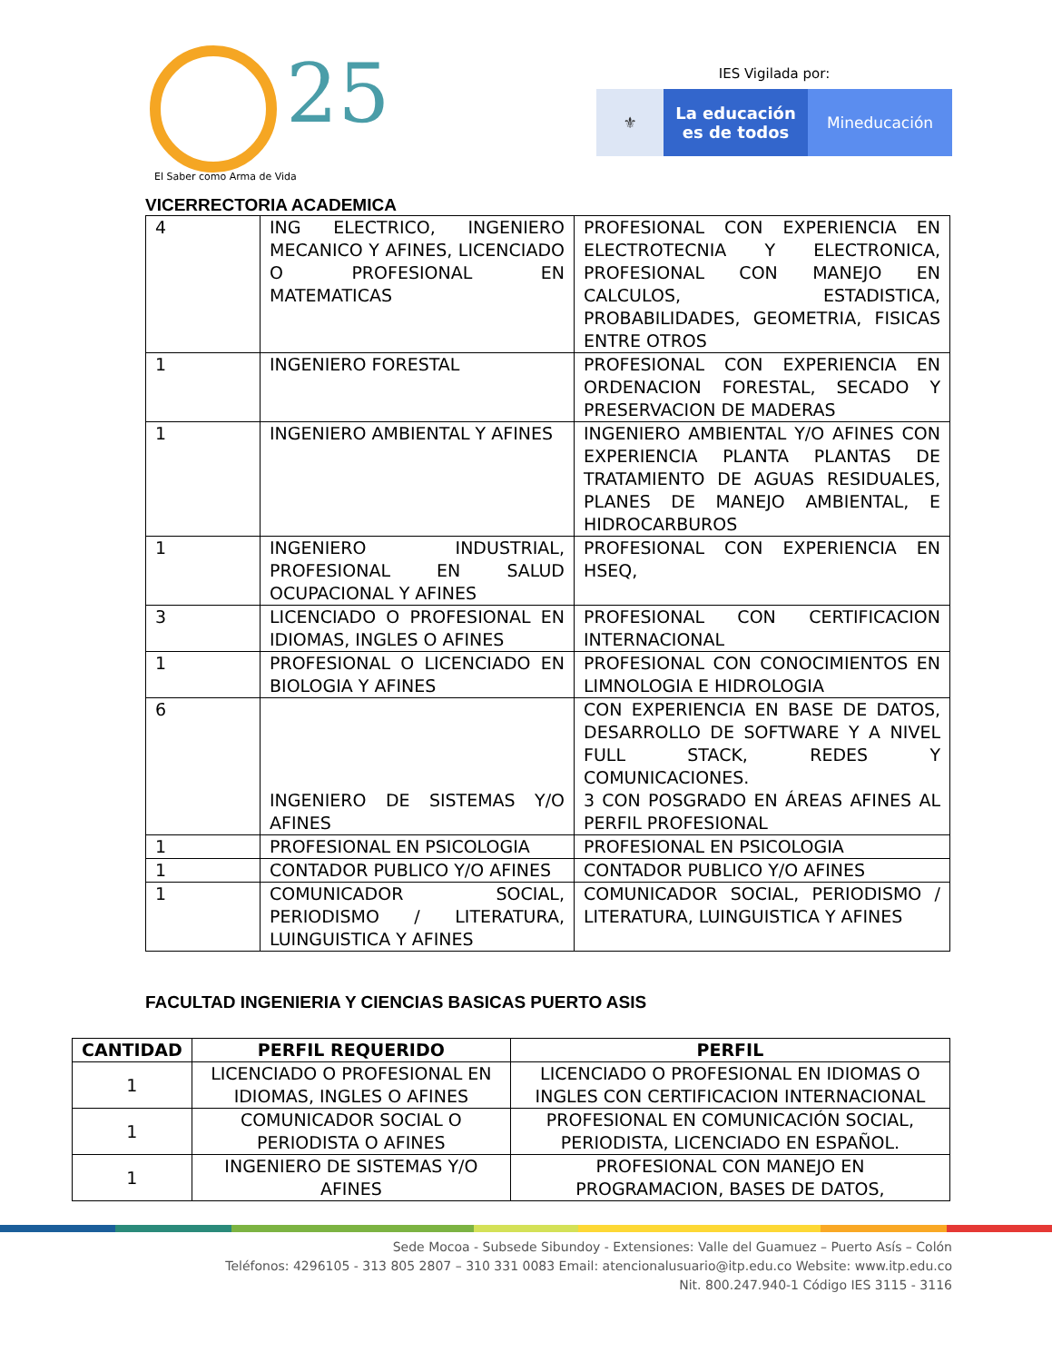25
El Saber como Arma de Vida
IES Vigilada por:
⚜ La educación
es de todos
Mineducación
VICERRECTORIA ACADEMICA
| 4 | ING ELECTRICO, INGENIERO MECANICO Y AFINES, LICENCIADO O PROFESIONAL EN MATEMATICAS | PROFESIONAL CON EXPERIENCIA EN ELECTROTECNIA Y ELECTRONICA, PROFESIONAL CON MANEJO EN CALCULOS, ESTADISTICA, PROBABILIDADES, GEOMETRIA, FISICAS ENTRE OTROS |
| 1 | INGENIERO FORESTAL | PROFESIONAL CON EXPERIENCIA EN ORDENACION FORESTAL, SECADO Y PRESERVACION DE MADERAS |
| 1 | INGENIERO AMBIENTAL Y AFINES | INGENIERO AMBIENTAL Y/O AFINES CON EXPERIENCIA PLANTA PLANTAS DE TRATAMIENTO DE AGUAS RESIDUALES, PLANES DE MANEJO AMBIENTAL, E HIDROCARBUROS |
| 1 | INGENIERO INDUSTRIAL, PROFESIONAL EN SALUD OCUPACIONAL Y AFINES | PROFESIONAL CON EXPERIENCIA EN HSEQ, |
| 3 | LICENCIADO O PROFESIONAL EN IDIOMAS, INGLES O AFINES | PROFESIONAL CON CERTIFICACION INTERNACIONAL |
| 1 | PROFESIONAL O LICENCIADO EN BIOLOGIA Y AFINES | PROFESIONAL CON CONOCIMIENTOS EN LIMNOLOGIA E HIDROLOGIA |
| 6 | INGENIERO DE SISTEMAS Y/O AFINES | CON EXPERIENCIA EN BASE DE DATOS, DESARROLLO DE SOFTWARE Y A NIVEL FULL STACK, REDES Y COMUNICACIONES. 3 CON POSGRADO EN ÁREAS AFINES AL PERFIL PROFESIONAL |
| 1 | PROFESIONAL EN PSICOLOGIA | PROFESIONAL EN PSICOLOGIA |
| 1 | CONTADOR PUBLICO Y/O AFINES | CONTADOR PUBLICO Y/O AFINES |
| 1 | COMUNICADOR SOCIAL, PERIODISMO / LITERATURA, LUINGUISTICA Y AFINES | COMUNICADOR SOCIAL, PERIODISMO / LITERATURA, LUINGUISTICA Y AFINES |
FACULTAD INGENIERIA Y CIENCIAS BASICAS PUERTO ASIS
| CANTIDAD | PERFIL REQUERIDO | PERFIL |
| --- | --- | --- |
| 1 | LICENCIADO O PROFESIONAL EN IDIOMAS, INGLES O AFINES | LICENCIADO O PROFESIONAL EN IDIOMAS O INGLES CON CERTIFICACION INTERNACIONAL |
| 1 | COMUNICADOR SOCIAL O PERIODISTA O AFINES | PROFESIONAL EN COMUNICACIÓN SOCIAL, PERIODISTA, LICENCIADO EN ESPAÑOL. |
| 1 | INGENIERO DE SISTEMAS Y/O AFINES | PROFESIONAL CON MANEJO EN PROGRAMACION, BASES DE DATOS, |
Sede Mocoa - Subsede Sibundoy - Extensiones: Valle del Guamuez – Puerto Asís – Colón
Teléfonos: 4296105 - 313 805 2807 – 310 331 0083 Email: atencionalusuario@itp.edu.co Website: www.itp.edu.co
Nit. 800.247.940-1 Código IES 3115 - 3116